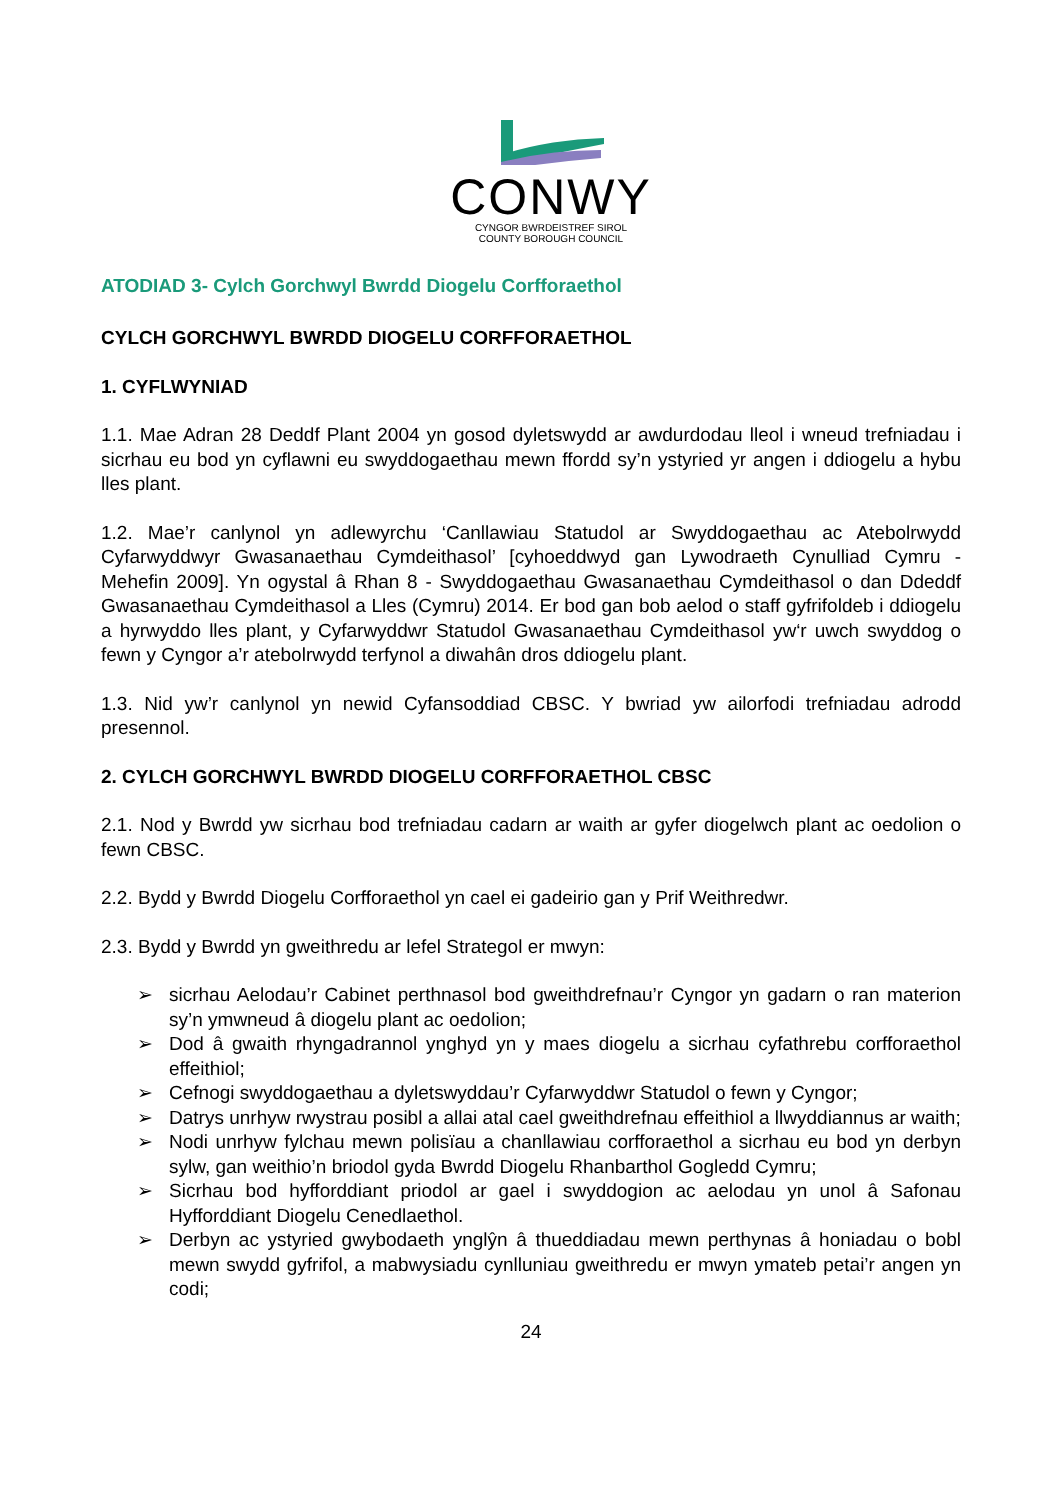CONWY
CYNGOR BWRDEISTREF SIROL
COUNTY BOROUGH COUNCIL
ATODIAD 3- Cylch Gorchwyl Bwrdd Diogelu Corfforaethol
CYLCH GORCHWYL BWRDD DIOGELU CORFFORAETHOL
1. CYFLWYNIAD
1.1. Mae Adran 28 Deddf Plant 2004 yn gosod dyletswydd ar awdurdodau lleol i wneud trefniadau i sicrhau eu bod yn cyflawni eu swyddogaethau mewn ffordd sy’n ystyried yr angen i ddiogelu a hybu lles plant.
1.2. Mae’r canlynol yn adlewyrchu ‘Canllawiau Statudol ar Swyddogaethau ac Atebolrwydd Cyfarwyddwyr Gwasanaethau Cymdeithasol’ [cyhoeddwyd gan Lywodraeth Cynulliad Cymru - Mehefin 2009]. Yn ogystal â Rhan 8 - Swyddogaethau Gwasanaethau Cymdeithasol o dan Ddeddf Gwasanaethau Cymdeithasol a Lles (Cymru) 2014. Er bod gan bob aelod o staff gyfrifoldeb i ddiogelu a hyrwyddo lles plant, y Cyfarwyddwr Statudol Gwasanaethau Cymdeithasol yw‘r uwch swyddog o fewn y Cyngor a’r atebolrwydd terfynol a diwahân dros ddiogelu plant.
1.3. Nid yw’r canlynol yn newid Cyfansoddiad CBSC. Y bwriad yw ailorfodi trefniadau adrodd presennol.
2. CYLCH GORCHWYL BWRDD DIOGELU CORFFORAETHOL CBSC
2.1. Nod y Bwrdd yw sicrhau bod trefniadau cadarn ar waith ar gyfer diogelwch plant ac oedolion o fewn CBSC.
2.2. Bydd y Bwrdd Diogelu Corfforaethol yn cael ei gadeirio gan y Prif Weithredwr.
2.3. Bydd y Bwrdd yn gweithredu ar lefel Strategol er mwyn:
➢ sicrhau Aelodau’r Cabinet perthnasol bod gweithdrefnau’r Cyngor yn gadarn o ran materion sy’n ymwneud â diogelu plant ac oedolion;
➢ Dod â gwaith rhyngadrannol ynghyd yn y maes diogelu a sicrhau cyfathrebu corfforaethol effeithiol;
➢ Cefnogi swyddogaethau a dyletswyddau’r Cyfarwyddwr Statudol o fewn y Cyngor;
➢ Datrys unrhyw rwystrau posibl a allai atal cael gweithdrefnau effeithiol a llwyddiannus ar waith;
➢ Nodi unrhyw fylchau mewn polisïau a chanllawiau corfforaethol a sicrhau eu bod yn derbyn sylw, gan weithio’n briodol gyda Bwrdd Diogelu Rhanbarthol Gogledd Cymru;
➢ Sicrhau bod hyfforddiant priodol ar gael i swyddogion ac aelodau yn unol â Safonau Hyfforddiant Diogelu Cenedlaethol.
➢ Derbyn ac ystyried gwybodaeth ynglŷn â thueddiadau mewn perthynas â honiadau o bobl mewn swydd gyfrifol, a mabwysiadu cynlluniau gweithredu er mwyn ymateb petai’r angen yn codi;
24